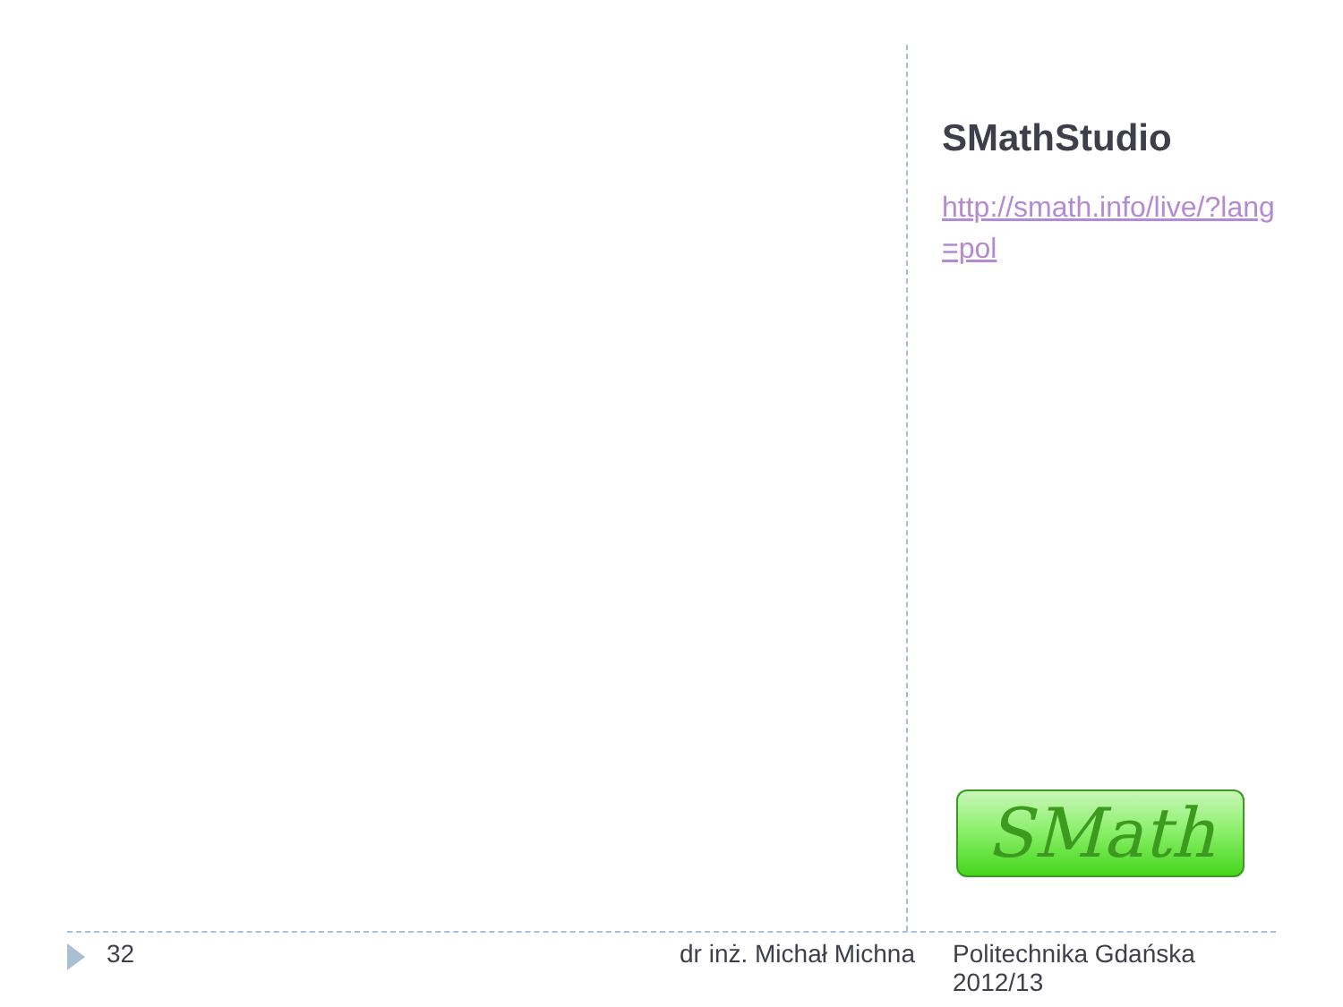SMathStudio
http://smath.info/live/?lang=pol
SMath
32 dr inż. Michał Michna
Politechnika Gdańska
2012/13